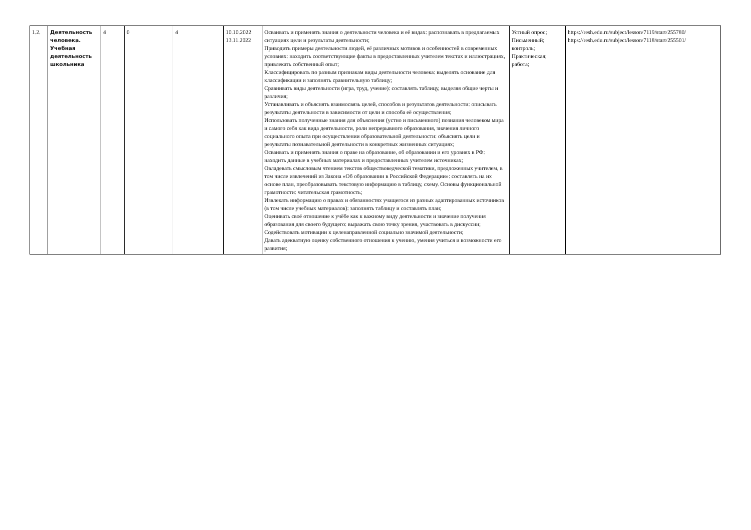| 1.2. | Деятельность человека. Учебная деятельность школьника | 4 | 0 | 4 | 10.10.2022 13.11.2022 | Осваивать и применять знания о деятельности человека и её видах: распознавать в предлагаемых ситуациях цели и результаты деятельности; Приводить примеры деятельности людей, её различных мотивов и особенностей в современных условиях: находить соответствующие факты в предоставленных учителем текстах и иллюстрациях, привлекать собственный опыт; Классифицировать по разным признакам виды деятельности человека: выделять основание для классификации и заполнять сравнительную таблицу; Сравнивать виды деятельности (игра, труд, учение): составлять таблицу, выделяя общие черты и различия; Устанавливать и объяснять взаимосвязь целей, способов и результатов деятельности: описывать результаты деятельности в зависимости от цели и способа её осуществления; Использовать полученные знания для объяснения (устно и письменного) познания человеком мира и самого себя как вида деятельности, роли непрерывного образования, значения личного социального опыта при осуществлении образовательной деятельности: объяснять цели и результаты познавательной деятельности в конкретных жизненных ситуациях; Осваивать и применять знания о праве на образование, об образовании и его уровнях в РФ: находить данные в учебных материалах и предоставленных учителем источниках; Овладевать смысловым чтением текстов обществоведческой тематики, предложенных учителем, в том числе извлечений из Закона «Об образовании в Российской Федерации»: составлять на их основе план, преобразовывать текстовую информацию в таблицу, схему. Основы функциональной грамотности: читательская грамотность; Извлекать информацию о правах и обязанностях учащегося из разных адаптированных источников (в том числе учебных материалов): заполнять таблицу и составлять план; Оценивать своё отношение к учёбе как к важному виду деятельности и значение получения образования для своего будущего: выражать свою точку зрения, участвовать в дискуссии; Содействовать мотивации к целенаправленной социально значимой деятельности; Давать адекватную оценку собственного отношения к учению, умения учиться и возможности его развития; | Устный опрос; Письменный; контроль; Практическая; работа; | https://resh.edu.ru/subject/lesson/7119/start/255780/ https://resh.edu.ru/subject/lesson/7118/start/255501/ |